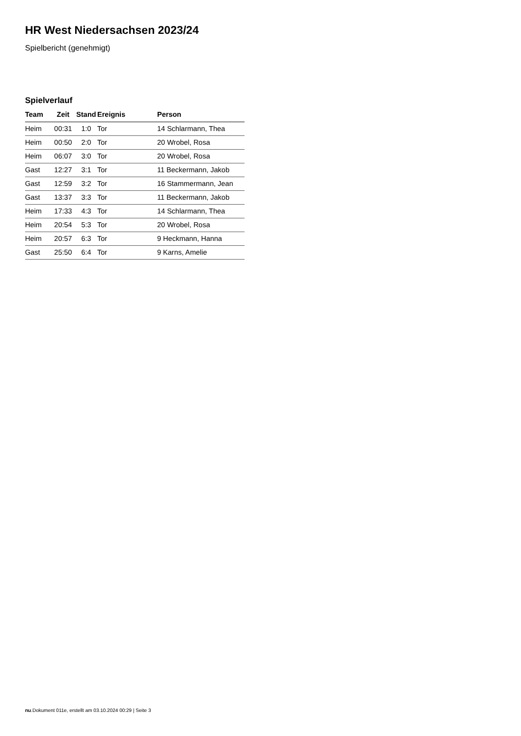HR West Niedersachsen 2023/24
Spielbericht (genehmigt)
Spielverlauf
| Team | Zeit | Stand | Ereignis | Person |
| --- | --- | --- | --- | --- |
| Heim | 00:31 | 1:0 | Tor | 14 Schlarmann, Thea |
| Heim | 00:50 | 2:0 | Tor | 20 Wrobel, Rosa |
| Heim | 06:07 | 3:0 | Tor | 20 Wrobel, Rosa |
| Gast | 12:27 | 3:1 | Tor | 11 Beckermann, Jakob |
| Gast | 12:59 | 3:2 | Tor | 16 Stammermann, Jean |
| Gast | 13:37 | 3:3 | Tor | 11 Beckermann, Jakob |
| Heim | 17:33 | 4:3 | Tor | 14 Schlarmann, Thea |
| Heim | 20:54 | 5:3 | Tor | 20 Wrobel, Rosa |
| Heim | 20:57 | 6:3 | Tor | 9 Heckmann, Hanna |
| Gast | 25:50 | 6:4 | Tor | 9 Karns, Amelie |
nu.Dokument 011e, erstellt am 03.10.2024 00:29 | Seite 3